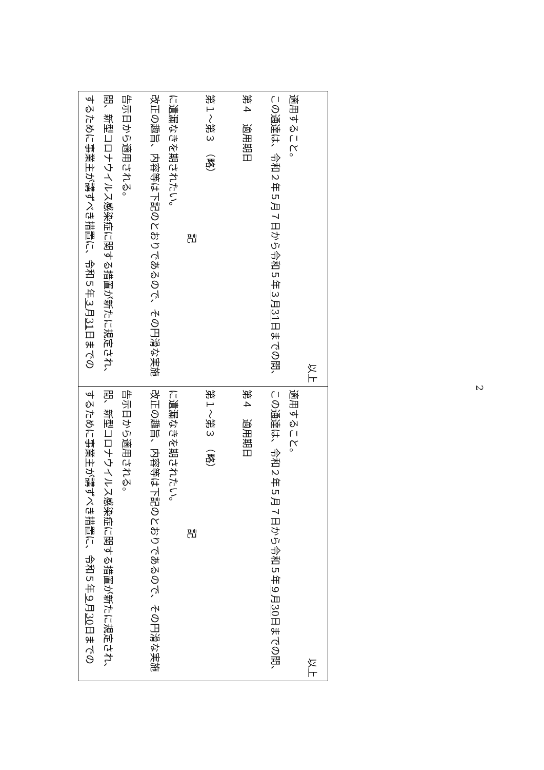| するために事業主が講ずべき措置に、令和５年 ３ 月 31 日までの間、新型コロナウイルス感染症に関する措置が新たに規定され、告示日から適用される。 改正の趣旨、内容等は下記のとおりであるので、その円滑な実施に遺漏なきを期されたい。 記 第１～第３ （略） 第４ 適用期日 この通達は、令和２年５月７日から令和５年 ３ 月 31 日までの間、適用すること。 以上 | するために事業主が講ずべき措置に、令和５年 ９ 月 30 日までの間、新型コロナウイルス感染症に関する措置が新たに規定され、告示日から適用される。 改正の趣旨、内容等は下記のとおりであるので、その円滑な実施に遺漏なきを期されたい。 記 第１～第３ （略） 第４ 適用期日 この通達は、令和２年５月７日から令和５年 ９ 月 30 日までの間、適用すること。 以上 |
2